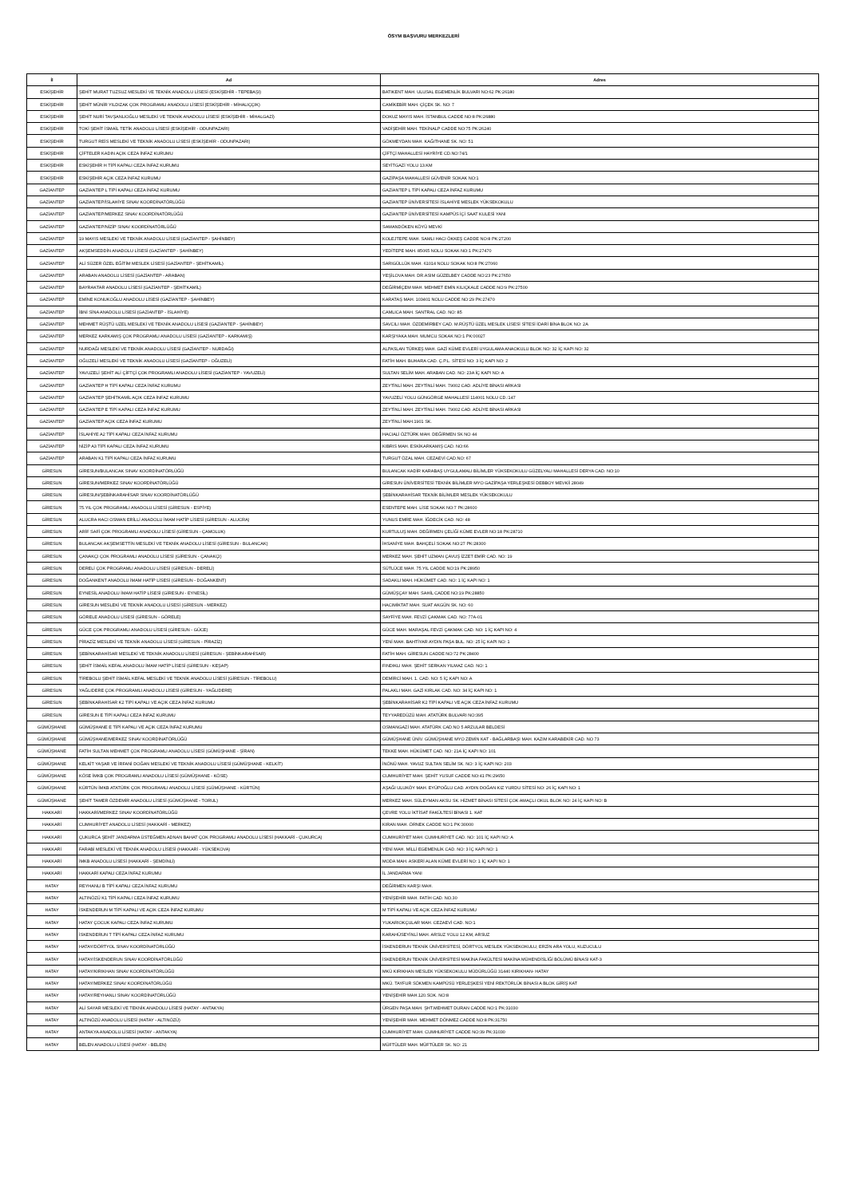ÖSYM BAŞVURU MERKEZLERİ
| İl | Ad | Adres |
| --- | --- | --- |
| ESKİŞEHİR | ŞEHİT MURAT TUZSUZ MESLEKİ VE TEKNİK ANADOLU LİSESİ (ESKİŞEHİR - TEPEBAŞI) | BATIKENT MAH. ULUSAL EGEMENLİK BULVARI NO:62 PK:26180 |
| ESKİŞEHİR | ŞEHİT MÜNİR YILDIZAK ÇOK PROGRAMLI ANADOLU LİSESİ (ESKİŞEHİR - MİHALIÇÇIK) | CAMİKEBİR MAH. ÇİÇEK SK. NO: 7 |
| ESKİŞEHİR | ŞEHİT NURİ TAVŞANLIOĞLU MESLEKİ VE TEKNİK ANADOLU LİSESİ (ESKİŞEHİR - MİHALGAZİ) | DOKUZ MAYIS MAH. İSTANBUL CADDE NO:8 PK:26880 |
| ESKİŞEHİR | TOKİ ŞEHİT İSMAİL TETİK ANADOLU LİSESİ (ESKİŞEHİR - ODUNPAZARI) | VADİŞEHİR MAH. TEKİNALP CADDE NO:75 PK:26240 |
| ESKİŞEHİR | TURGUT REİS MESLEKİ VE TEKNİK ANADOLU LİSESİ (ESKİŞEHİR - ODUNPAZARI) | GÖKMEYDAN MAH. KAĞITHANE SK. NO: 51 |
| ESKİŞEHİR | ÇİFTELER KADIN AÇIK CEZA İNFAZ KURUMU | ÇİFTÇİ MAHALLESİ HAYRİYE CD.NO:74/1 |
| ESKİŞEHİR | ESKİŞEHİR H TİPİ KAPALI CEZA İNFAZ KURUMU | SEYİTGAZİ YOLU 13.KM |
| ESKİŞEHİR | ESKİŞEHİR AÇIK CEZA İNFAZ KURUMU | GAZİPAŞA MAHALLESİ GÜVENİR SOKAK NO:1 |
| GAZİANTEP | GAZİANTEP L TİPİ KAPALI CEZA İNFAZ KURUMU | GAZİANTEP L TİPİ KAPALI CEZA İNFAZ KURUMU |
| GAZİANTEP | GAZİANTEP/İSLAHİYE SINAV KOORDİNATÖRLÜĞÜ | GAZİANTEP ÜNİVERSİTESİ İSLAHİYE MESLEK YÜKSEKOKULU |
| GAZİANTEP | GAZİANTEP/MERKEZ SINAV KOORDİNATÖRLÜĞÜ | GAZİANTEP ÜNİVERSİTESİ KAMPÜS İÇİ SAAT KULESİ YANI |
| GAZİANTEP | GAZİANTEP/NİZİP SINAV KOORDİNATÖRLÜĞÜ | SAMANDÖKEN KÖYÜ MEVKİ |
| GAZİANTEP | 19 MAYIS MESLEKİ VE TEKNİK ANADOLU LİSESİ (GAZİANTEP - ŞAHİNBEY) | KOLEJTEPE MAH. SAMLI HACI ÖKKEŞ CADDE NO:8 PK:27200 |
| GAZİANTEP | AKŞEMSEDDİN ANADOLU LİSESİ (GAZİANTEP - ŞAHİNBEY) | YEDİTEPE MAH. 85065 NOLU SOKAK NO:1 PK:27470 |
| GAZİANTEP | ALİ SÜZER ÖZEL EĞİTİM MESLEK LİSESİ (GAZİANTEP - ŞEHİTKAMİL) | SARIGÜLLÜK MAH. 61014 NOLU SOKAK NO:8 PK:27060 |
| GAZİANTEP | ARABAN ANADOLU LİSESİ (GAZİANTEP - ARABAN) | YEŞİLOVA MAH. DR.ASIM GÜZELBEY CADDE NO:23 PK:27650 |
| GAZİANTEP | BAYRAKTAR ANADOLU LİSESİ (GAZİANTEP - ŞEHİTKAMİL) | DEĞİRMİÇEM MAH. MEHMET EMİN KILIÇKALE CADDE NO:9 PK:27500 |
| GAZİANTEP | EMİNE KONUKOĞLU ANADOLU LİSESİ (GAZİANTEP - ŞAHİNBEY) | KARATAŞ MAH. 103401 NOLU CADDE NO:29 PK:27470 |
| GAZİANTEP | İBNİ SİNA ANADOLU LİSESİ (GAZİANTEP - İSLAHİYE) | CAMLICA MAH. SANTRAL CAD. NO: 85 |
| GAZİANTEP | MEHMET RÜŞTÜ UZEL MESLEKİ VE TEKNİK ANADOLU LİSESİ (GAZİANTEP - ŞAHİNBEY) | SAVCILI MAH. ÖZDEMİRBEY CAD. M.RÜŞTÜ ÜZEL MESLEK LİSESİ SİTESİ İDARİ BİNA BLOK NO: 2A |
| GAZİANTEP | MERKEZ KARKAMIŞ ÇOK PROGRAMLI ANADOLU LİSESİ (GAZİANTEP - KARKAMIŞ) | KARŞIYAKA MAH. MUMCU SOKAK NO:1 PK:00027 |
| GAZİANTEP | NURDAĞI MESLEKİ VE TEKNİK ANADOLU LİSESİ (GAZİANTEP - NURDAĞI) | ALPASLAN TÜRKEŞ MAH. GAZİ KÜME EVLERİ UYGULAMA ANAOKULU BLOK NO: 32 İÇ KAPI NO: 32 |
| GAZİANTEP | OĞUZELİ MESLEKİ VE TEKNİK ANADOLU LİSESİ (GAZİANTEP - OĞUZELİ) | FATİH MAH. BUHARA CAD. Ç.P.L. SİTESİ NO: 3 İÇ KAPI NO: 2 |
| GAZİANTEP | YAVUZELİ ŞEHİT ALİ ÇİFTÇİ ÇOK PROGRAMLI ANADOLU LİSESİ (GAZİANTEP - YAVUZELİ) | SULTAN SELİM MAH. ARABAN CAD. NO: 23A İÇ KAPI NO: A |
| GAZİANTEP | GAZİANTEP H TİPİ KAPALI CEZA İNFAZ KURUMU | ZEYTİNLİ MAH. ZEYTİNLİ MAH. 79002 CAD. ADLİYE BİNASI ARKASI |
| GAZİANTEP | GAZİANTEP ŞEHİTKAMİL AÇIK CEZA İNFAZ KURUMU | YAVUZELİ YOLU GÜNGÖRGE MAHALLESİ 114001 NOLU CD.:147 |
| GAZİANTEP | GAZİANTEP E TİPİ KAPALI CEZA İNFAZ KURUMU | ZEYTİNLİ MAH. ZEYTİNLİ MAH. 79002 CAD. ADLİYE BİNASI ARKASI |
| GAZİANTEP | GAZİANTEP AÇIK CEZA İNFAZ KURUMU | ZEYTİNLİ MAH.1901 SK. |
| GAZİANTEP | İSLAHİYE A2 TİPİ KAPALI CEZA İNFAZ KURUMU | HACIALİ ÖZTÜRK MAH. DEĞİRMEN SK NO 44 |
| GAZİANTEP | NİZİP A3 TİPİ KAPALI CEZA İNFAZ KURUMU | KIBRIS MAH. ESKİKARKAMIŞ CAD. NO:66 |
| GAZİANTEP | ARABAN K1 TİPİ KAPALI CEZA İNFAZ KURUMU | TURGUT ÖZAL MAH. CEZAEVİ CAD.NO: 67 |
| GİRESUN | GİRESUN/BULANCAK SINAV KOORDİNATÖRLÜĞÜ | BULANCAK KADİR KARABAŞ UYGULAMALI BİLİMLER YÜKSEKOKULU GÜZELYALI MAHALLESİ DERYA CAD. NO:10 |
| GİRESUN | GİRESUN/MERKEZ SINAV KOORDİNATÖRLÜĞÜ | GİRESUN ÜNİVERSİTESİ TEKNİK BİLİMLER MYO GAZİPAŞA YERLEŞKESİ DEBBOY MEVKİİ 28049 |
| GİRESUN | GİRESUN/ŞEBİNKARAHİSAR SINAV KOORDİNATÖRLÜĞÜ | ŞEBİNKARAHİSAR TEKNİK BİLİMLER MESLEK YÜKSEKOKULU |
| GİRESUN | 75.YIL ÇOK PROGRAMLI ANADOLU LİSESİ (GİRESUN - ESPİYE) | ESENTEPE MAH. LİSE SOKAK NO:7 PK:28600 |
| GİRESUN | ALUCRA HACI OSMAN ERİLLİ ANADOLU İMAM HATİP LİSESİ (GİRESUN - ALUCRA) | YUNUS EMRE MAH. İĞDECİK CAD. NO: 48 |
| GİRESUN | ARİF SAFİ ÇOK PROGRAMLI ANADOLU LİSESİ (GİRESUN - ÇAMOLUK) | KURTULUŞ MAH. DEĞİRMEN ÇELİĞİ KÜME EVLER NO:18 PK:28710 |
| GİRESUN | BULANCAK AKŞEMSETTİN MESLEKİ VE TEKNİK ANADOLU LİSESİ (GİRESUN - BULANCAK) | İHSANİYE MAH. BAHÇELİ SOKAK NO:27 PK:28300 |
| GİRESUN | ÇANAKÇI ÇOK PROGRAMLI ANADOLU LİSESİ (GİRESUN - ÇANAKÇI) | MERKEZ MAH. ŞEHİT UZMAN ÇAVUŞ İZZET EMİR CAD. NO: 19 |
| GİRESUN | DERELİ ÇOK PROGRAMLI ANADOLU LİSESİ (GİRESUN - DERELİ) | SÜTLÜCE MAH. 75.YIL CADDE NO:19 PK:28950 |
| GİRESUN | DOĞANKENT ANADOLU İMAM HATİP LİSESİ (GİRESUN - DOĞANKENT) | SADAKLI MAH. HÜKÜMET CAD. NO: 1 İÇ KAPI NO: 1 |
| GİRESUN | EYNESİL ANADOLU İMAM HATİP LİSESİ (GİRESUN - EYNESİL) | GÜMÜŞÇAY MAH. SAHİL CADDE NO:19 PK:28850 |
| GİRESUN | GİRESUN MESLEKİ VE TEKNİK ANADOLU LİSESİ (GİRESUN - MERKEZ) | HACIMİKTAT MAH. SUAT AKGÜN SK. NO: 60 |
| GİRESUN | GÖRELE ANADOLU LİSESİ (GİRESUN - GÖRELE) | SAYFİYE MAH. FEVZİ ÇAKMAK CAD. NO: 77A-01 |
| GİRESUN | GÜCE ÇOK PROGRAMLI ANADOLU LİSESİ (GİRESUN - GÜCE) | GÜCE MAH. MARAŞAL FEVZİ ÇAKMAK CAD. NO: 1 İÇ KAPI NO: 4 |
| GİRESUN | PİRAZİZ MESLEKİ VE TEKNİK ANADOLU LİSESİ (GİRESUN - PİRAZİZ) | YENİ MAH. BAHTİYAR AYDIN PAŞA BUL. NO: 25 İÇ KAPI NO: 1 |
| GİRESUN | ŞEBİNKARAHİSAR MESLEKİ VE TEKNİK ANADOLU LİSESİ (GİRESUN - ŞEBİNKARAHİSAR) | FATİH MAH. GİRESUN CADDE NO:72 PK:28400 |
| GİRESUN | ŞEHİT İSMAİL KEFAL ANADOLU İMAM HATİP LİSESİ (GİRESUN - KEŞAP) | FINDIKLI MAH. ŞEHİT SERKAN YILMAZ CAD. NO: 1 |
| GİRESUN | TİREBOLU ŞEHİT İSMAİL KEFAL MESLEKİ VE TEKNİK ANADOLU LİSESİ (GİRESUN - TİREBOLU) | DEMİRCİ MAH. 1. CAD. NO: 5 İÇ KAPI NO: A |
| GİRESUN | YAĞLIDERE ÇOK PROGRAMLI ANADOLU LİSESİ (GİRESUN - YAĞLIDERE) | PALAKLI MAH. GAZİ KIRLAK CAD. NO: 34 İÇ KAPI NO: 1 |
| GİRESUN | ŞEBİNKARAHİSAR K2 TİPİ KAPALI VE AÇIK CEZA İNFAZ KURUMU | ŞEBİNKARAHİSAR K2 TİPİ KAPALI VE AÇIK CEZA İNFAZ KURUMU |
| GİRESUN | GİRESUN E TİPİ KAPALI CEZA İNFAZ KURUMU | TEYYAREDÜZÜ MAH. ATATÜRK BULVARI NO:395 |
| GÜMÜŞHANE | GÜMÜŞHANE E TİPİ KAPALI VE AÇIK CEZA İNFAZ KURUMU | OSMANGAZİ MAH. ATATÜRK CAD.NO 5 ARZULAR BELDESİ |
| GÜMÜŞHANE | GÜMÜŞHANE/MERKEZ SINAV KOORDİNATÖRLÜĞÜ | GÜMÜŞHANE ÜNİV. GÜMÜŞHANE MYO ZEMİN KAT - BAĞLARBAŞI MAH. KAZIM KARABEKİR CAD. NO 73 |
| GÜMÜŞHANE | FATİH SULTAN MEHMET ÇOK PROGRAMLI ANADOLU LİSESİ (GÜMÜŞHANE - ŞİRAN) | TEKKE MAH. HÜKÜMET CAD. NO: 21A İÇ KAPI NO: 101 |
| GÜMÜŞHANE | KELKİT YAŞAR VE İRFANİ DOĞAN MESLEKİ VE TEKNİK ANADOLU LİSESİ (GÜMÜŞHANE - KELKİT) | İNÖNÜ MAH. YAVUZ SULTAN SELİM SK. NO: 3 İÇ KAPI NO: 203 |
| GÜMÜŞHANE | KÖSE İMKB ÇOK PROGRAMLI ANADOLU LİSESİ (GÜMÜŞHANE - KÖSE) | CUMHURİYET MAH. ŞEHİT YUSUF CADDE NO:41 PK:29650 |
| GÜMÜŞHANE | KÜRTÜN İMKB ATATÜRK ÇOK PROGRAMLI ANADOLU LİSESİ (GÜMÜŞHANE - KÜRTÜN) | AŞAĞI ULUKÖY MAH. EYÜPOĞLU CAD. AYDIN DOĞAN KIZ YURDU SİTESİ NO: 26 İÇ KAPI NO: 1 |
| GÜMÜŞHANE | ŞEHİT TAMER ÖZDEMİR ANADOLU LİSESİ (GÜMÜŞHANE - TORUL) | MERKEZ MAH. SÜLEYMAN AKSU SK. HİZMET BİNASI SİTESİ ÇOK AMAÇLI OKUL BLOK NO: 24 İÇ KAPI NO: B |
| HAKKARİ | HAKKARİ/MERKEZ SINAV KOORDİNATÖRLÜĞÜ | ÇEVRE YOLU İKTİSAT FAKÜLTESİ BİNASI 1. KAT |
| HAKKARİ | CUMHURİYET ANADOLU LİSESİ (HAKKARİ - MERKEZ) | KIRAN MAH. ÖRNEK CADDE NO:1 PK:30000 |
| HAKKARİ | ÇUKURCA ŞEHİT JANDARMA ÜSTEĞMEN ADNAN BAHAT ÇOK PROGRAMLI ANADOLU LİSESİ (HAKKARİ - ÇUKURCA) | CUMHURİYET MAH. CUMHURİYET CAD. NO: 101 İÇ KAPI NO: A |
| HAKKARİ | FARABİ MESLEKİ VE TEKNİK ANADOLU LİSESİ (HAKKARİ - YÜKSEKOVA) | YENİ MAH. MİLLİ EGEMENLİK CAD. NO: 3 İÇ KAPI NO: 1 |
| HAKKARİ | İMKB ANADOLU LİSESİ (HAKKARİ - ŞEMDİNLİ) | MODA MAH. ASKERİ ALAN KÜME EVLERİ NO: 1 İÇ KAPI NO: 1 |
| HAKKARİ | HAKKARİ KAPALI CEZA İNFAZ KURUMU | İL JANDARMA YANI |
| HATAY | REYHANLI B TİPİ KAPALI CEZA İNFAZ KURUMU | DEĞİRMEN KARŞI MAH. |
| HATAY | ALTINÖZÜ K1 TİPİ KAPALI CEZA İNFAZ KURUMU | YENİŞEHİR MAH. FATİH CAD. NO.30 |
| HATAY | İSKENDERUN M TİPİ KAPALI VE AÇIK CEZA İNFAZ KURUMU | M TİPİ KAPALI VE AÇIK CEZA İNFAZ KURUMU |
| HATAY | HATAY ÇOCUK KAPALI CEZA İNFAZ KURUMU | YUKARIOKÇULAR MAH. CEZAEVİ CAD. NO:1 |
| HATAY | İSKENDERUN T TİPİ KAPALI CEZA İNFAZ KURUMU | KARAHÜSEYİNLİ MAH. ARSUZ YOLU 12.KM, ARSUZ |
| HATAY | HATAY/DÖRTYOL SINAV KOORDİNATÖRLÜĞÜ | İSKENDERUN TEKNİK ÜNİVERSİTESİ, DÖRTYOL MESLEK YÜKSEKOKULU, ERZİN ARA YOLU, KUZUCULU |
| HATAY | HATAY/İSKENDERUN SINAV KOORDİNATÖRLÜĞÜ | İSKENDERUN TEKNİK ÜNİVERSİTESİ MAKİNA FAKÜLTESİ MAKİNA MÜHENDİSLİĞİ BÖLÜMÜ BİNASI KAT-3 |
| HATAY | HATAY/KIRIKHAN SINAV KOORDİNATÖRLÜĞÜ | MKÜ KIRIKHAN MESLEK YÜKSEKOKULU MÜDÜRLÜĞÜ 31440 KIRIKHAN- HATAY |
| HATAY | HATAY/MERKEZ SINAV KOORDİNATÖRLÜĞÜ | MKÜ. TAYFUR SÖKMEN KAMPÜSÜ YERLEŞKESİ YENİ REKTÖRLÜK BİNASI A BLOK GİRİŞ KAT |
| HATAY | HATAY/REYHANLI SINAV KOORDİNATÖRLÜĞÜ | YENİŞEHİR MAH.120.SOK. NO:8 |
| HATAY | ALİ SAYAR MESLEKİ VE TEKNİK ANADOLU LİSESİ (HATAY - ANTAKYA) | ÜRGEN PAŞA MAH. ŞHT.MEHMET DURAN CADDE NO:1 PK:31030 |
| HATAY | ALTINÖZÜ ANADOLU LİSESİ (HATAY - ALTINÖZÜ) | YENİŞEHİR MAH. MEHMET DÖNMEZ CADDE NO:8 PK:31750 |
| HATAY | ANTAKYA ANADOLU LİSESİ (HATAY - ANTAKYA) | CUMHURİYET MAH. CUMHURİYET CADDE NO:39 PK:31030 |
| HATAY | BELEN ANADOLU LİSESİ (HATAY - BELEN) | MÜFTÜLER MAH. MÜFTÜLER SK. NO: 21 |